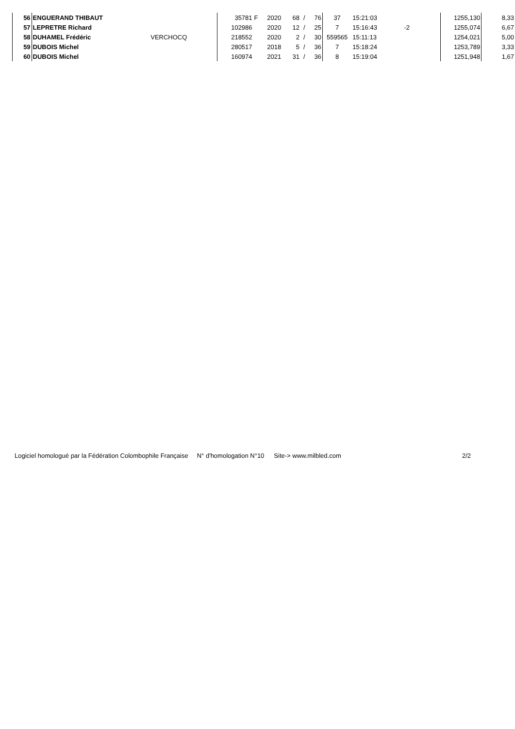| 56 | ENGUERAND THIBAUT | | 35781 | F | 2020 | 68 | / | 76 | 37 | 15:21:03 | | | 1255,130 | 8,33 |
| 57 | LEPRETRE Richard | | 102986 | | 2020 | 12 | / | 25 | 7 | 15:16:43 | -2 | | 1255,074 | 6,67 |
| 58 | DUHAMEL Frédéric | VERCHOCQ | 218552 | | 2020 | 2 | / | 30 | 559565 | 15:11:13 | | | 1254,021 | 5,00 |
| 59 | DUBOIS Michel | | 280517 | | 2018 | 5 | / | 36 | 7 | 15:18:24 | | | 1253,789 | 3,33 |
| 60 | DUBOIS Michel | | 160974 | | 2021 | 31 | / | 36 | 8 | 15:19:04 | | | 1251,948 | 1,67 |
Logiciel homologué par la Fédération Colombophile Française N° d'homologation N°10 Site-> www.milbled.com 2/2